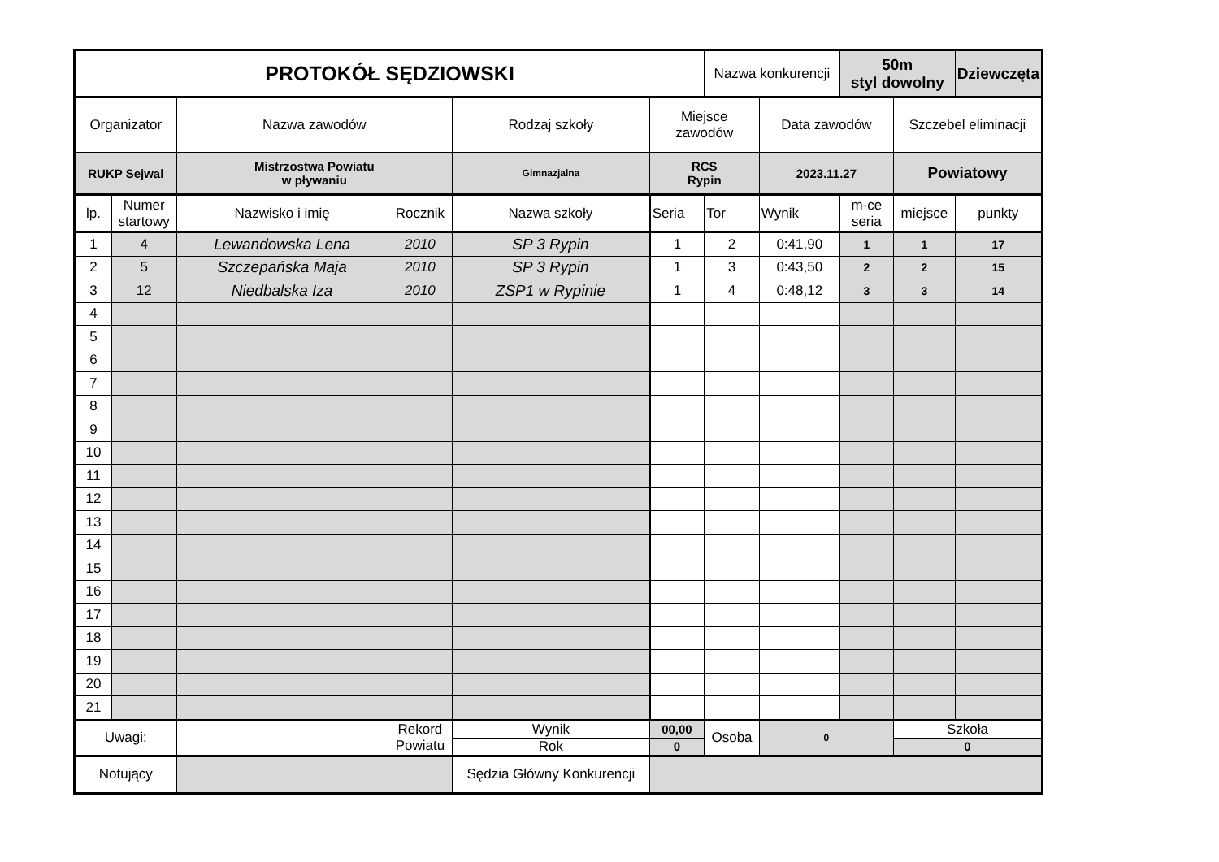| PROTOKÓŁ SĘDZIOWSKI | | | | | | Nazwa konkurencji | | 50m styl dowolny | | Dziewczęta |
| Organizator | | Nazwa zawodów | | Rodzaj szkoły | Miejsce zawodów | | Data zawodów | | Szczebel eliminacji | |
| RUKP Sejwal | | Mistrzostwa Powiatu w pływaniu | | Gimnazjalna | RCS Rypin | | 2023.11.27 | | Powiatowy | |
| lp. | Numer startowy | Nazwisko i imię | Rocznik | Nazwa szkoły | Seria | Tor | Wynik | m-ce seria | miejsce | punkty |
| 1 | 4 | Lewandowska Lena | 2010 | SP 3 Rypin | 1 | 2 | 0:41,90 | 1 | 1 | 17 |
| 2 | 5 | Szczepańska Maja | 2010 | SP 3 Rypin | 1 | 3 | 0:43,50 | 2 | 2 | 15 |
| 3 | 12 | Niedbalska Iza | 2010 | ZSP1 w Rypinie | 1 | 4 | 0:48,12 | 3 | 3 | 14 |
| 4 | | | | | | | | | | |
| 5 | | | | | | | | | | |
| 6 | | | | | | | | | | |
| 7 | | | | | | | | | | |
| 8 | | | | | | | | | | |
| 9 | | | | | | | | | | |
| 10 | | | | | | | | | | |
| 11 | | | | | | | | | | |
| 12 | | | | | | | | | | |
| 13 | | | | | | | | | | |
| 14 | | | | | | | | | | |
| 15 | | | | | | | | | | |
| 16 | | | | | | | | | | |
| 17 | | | | | | | | | | |
| 18 | | | | | | | | | | |
| 19 | | | | | | | | | | |
| 20 | | | | | | | | | | |
| 21 | | | | | | | | | | |
| Uwagi: | | | Rekord Powiatu | Wynik | 00,00 | Osoba | 0 | | Szkoła | |
| | | | | Rok | 0 | | | | 0 | |
| Notujący | | | | Sędzia Główny Konkurencji | | | | | | |